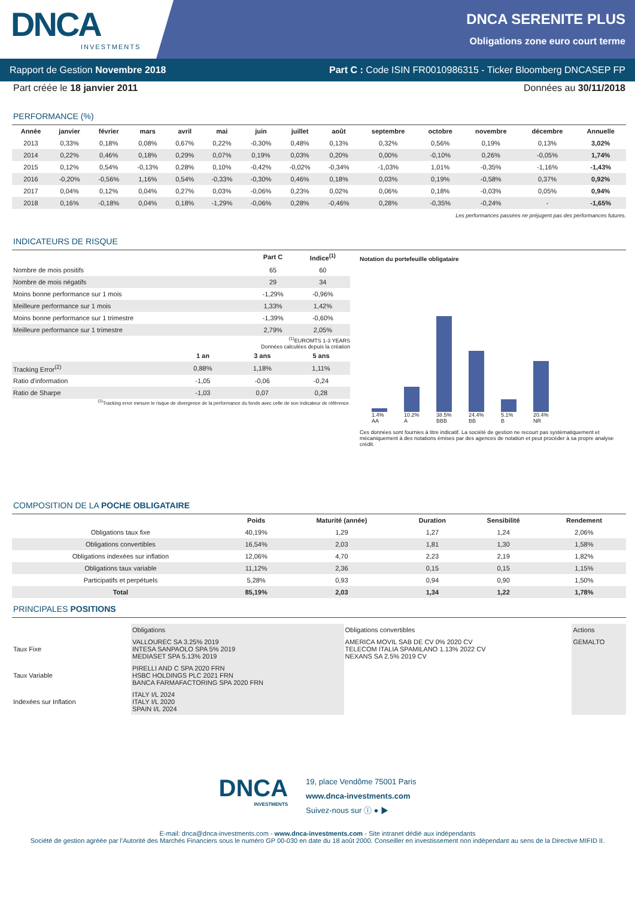DNCA
INVESTMENTS
DNCA SERENITE PLUS
Obligations zone euro court terme
Rapport de Gestion Novembre 2018 Part C : Code ISIN FR0010986315 - Ticker Bloomberg DNCASEP FP
Part créée le 18 janvier 2011 Données au 30/11/2018
PERFORMANCE (%)
| Année | janvier | février | mars | avril | mai | juin | juillet | août | septembre | octobre | novembre | décembre | Annuelle |
| --- | --- | --- | --- | --- | --- | --- | --- | --- | --- | --- | --- | --- | --- |
| 2013 | 0,33% | 0,18% | 0,08% | 0,67% | 0,22% | -0,30% | 0,48% | 0,13% | 0,32% | 0,56% | 0,19% | 0,13% | 3,02% |
| 2014 | 0,22% | 0,46% | 0,18% | 0,29% | 0,07% | 0,19% | 0,03% | 0,20% | 0,00% | -0,10% | 0,26% | -0,05% | 1,74% |
| 2015 | 0,12% | 0,54% | -0,13% | 0,28% | 0,10% | -0,42% | -0,02% | -0,34% | -1,03% | 1,01% | -0,35% | -1,16% | -1,43% |
| 2016 | -0,20% | -0,56% | 1,16% | 0,54% | -0,33% | -0,30% | 0,46% | 0,18% | 0,03% | 0,19% | -0,58% | 0,37% | 0,92% |
| 2017 | 0,04% | 0,12% | 0,04% | 0,27% | 0,03% | -0,06% | 0,23% | 0,02% | 0,06% | 0,18% | -0,03% | 0,05% | 0,94% |
| 2018 | 0,16% | -0,18% | 0,04% | 0,18% | -1,29% | -0,06% | 0,28% | -0,46% | 0,28% | -0,35% | -0,24% | - | -1,65% |
Les performances passées ne préjugent pas des performances futures.
INDICATEURS DE RISQUE
| | Part C | Indice<sup>(1)</sup> |
| --- | --- | --- |
| Nombre de mois positifs | 65 | 60 |
| Nombre de mois négatifs | 29 | 34 |
| Moins bonne performance sur 1 mois | -1,29% | -0,96% |
| Meilleure performance sur 1 mois | 1,33% | 1,42% |
| Moins bonne performance sur 1 trimestre | -1,39% | -0,60% |
| Meilleure performance sur 1 trimestre | 2,79% | 2,05% |
<sup>(1)</sup> EUROMTS 1-3 YEARS
Données calculées depuis la création
| | 1 an | 3 ans | 5 ans |
| --- | --- | --- | --- |
| Tracking Error<sup>(2)</sup> | 0,88% | 1,18% | 1,11% |
| Ratio d'information | -1,05 | -0,06 | -0,24 |
| Ratio de Sharpe | -1,03 | 0,07 | 0,28 |
<sup>(2)</sup> Tracking error mesure le risque de divergence de la performance du fonds avec celle de son indicateur de référence.
Notation du portefeuille obligataire
1.4% AA 10.2% A 38.5% BBB 24.4% BB 5.1% B 20.4% NR
Ces données sont fournies à titre indicatif. La société de gestion ne recourt pas systématiquement et mécaniquement à des notations émises par des agences de notation et peut procéder à sa propre analyse crédit.
COMPOSITION DE LA POCHE OBLIGATAIRE
| | Poids | Maturité (année) | Duration | Sensibilité | Rendement |
| --- | --- | --- | --- | --- | --- |
| Obligations taux fixe | 40,19% | 1,29 | 1,27 | 1,24 | 2,06% |
| Obligations convertibles | 16,54% | 2,03 | 1,81 | 1,30 | 1,58% |
| Obligations indexées sur inflation | 12,06% | 4,70 | 2,23 | 2,19 | 1,82% |
| Obligations taux variable | 11,12% | 2,36 | 0,15 | 0,15 | 1,15% |
| Participatifs et perpétuels | 5,28% | 0,93 | 0,94 | 0,90 | 1,50% |
| Total | 85,19% | 2,03 | 1,34 | 1,22 | 1,78% |
PRINCIPALES POSITIONS
| | Obligations | Obligations convertibles | Actions |
| Taux Fixe | VALLOUREC SA 3.25% 2019 INTESA SANPAOLO SPA 5% 2019 MEDIASET SPA 5.13% 2019 | AMERICA MOVIL SAB DE CV 0% 2020 CV TELECOM ITALIA SPAMILANO 1.13% 2022 CV NEXANS SA 2.5% 2019 CV | GEMALTO |
| Taux Variable | PIRELLI AND C SPA 2020 FRN HSBC HOLDINGS PLC 2021 FRN BANCA FARMAFACTORING SPA 2020 FRN | | |
| Indexées sur Inflation | ITALY I/L 2024 ITALY I/L 2020 SPAIN I/L 2024 | | |
DNCA
INVESTMENTS
19, place Vendôme 75001 Paris
www.dnca-investments.com
Suivez-nous sur ⓘ ● ▶
E-mail: dnca@dnca-investments.com - www.dnca-investments.com - Site intranet dédié aux indépendants
Société de gestion agréée par l'Autorité des Marchés Financiers sous le numéro GP 00-030 en date du 18 août 2000. Conseiller en investissement non indépendant au sens de la Directive MIFID II.